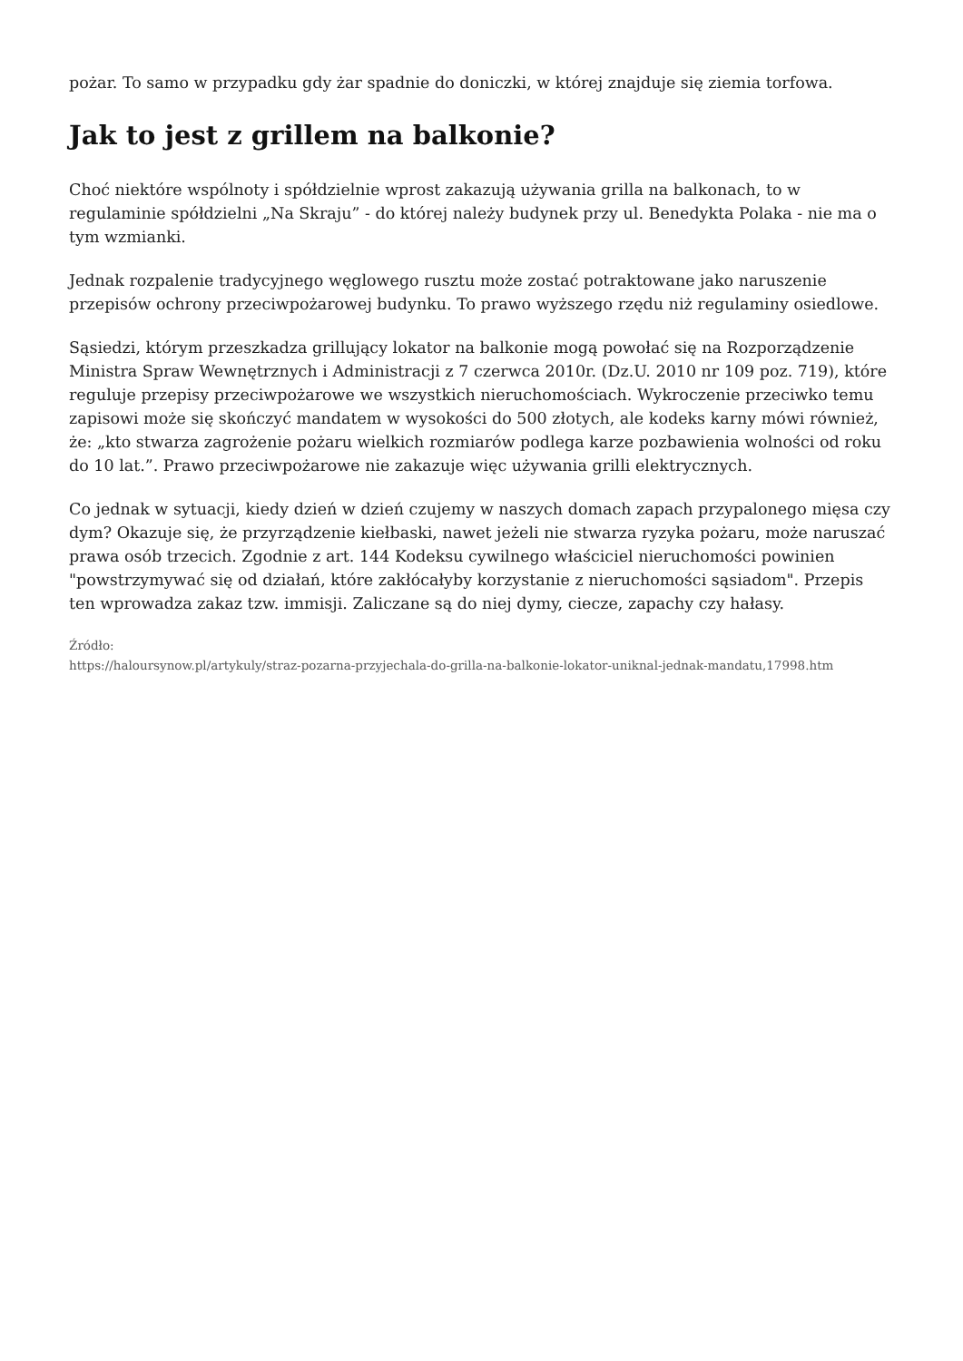pożar. To samo w przypadku gdy żar spadnie do doniczki, w której znajduje się ziemia torfowa.
Jak to jest z grillem na balkonie?
Choć niektóre wspólnoty i spółdzielnie wprost zakazują używania grilla na balkonach, to w regulaminie spółdzielni „Na Skraju” - do której należy budynek przy ul. Benedykta Polaka - nie ma o tym wzmianki.
Jednak rozpalenie tradycyjnego węglowego rusztu może zostać potraktowane jako naruszenie przepisów ochrony przeciwpożarowej budynku. To prawo wyższego rzędu niż regulaminy osiedlowe.
Sąsiedzi, którym przeszkadza grillujący lokator na balkonie mogą powołać się na Rozporządzenie Ministra Spraw Wewnętrznych i Administracji z 7 czerwca 2010r. (Dz.U. 2010 nr 109 poz. 719), które reguluje przepisy przeciwpożarowe we wszystkich nieruchomościach. Wykroczenie przeciwko temu zapisowi może się skończyć mandatem w wysokości do 500 złotych, ale kodeks karny mówi również, że: „kto stwarza zagrożenie pożaru wielkich rozmiarów podlega karze pozbawienia wolności od roku do 10 lat.”. Prawo przeciwpożarowe nie zakazuje więc używania grilli elektrycznych.
Co jednak w sytuacji, kiedy dzień w dzień czujemy w naszych domach zapach przypalonego mięsa czy dym? Okazuje się, że przyrządzenie kiełbaski, nawet jeżeli nie stwarza ryzyka pożaru, może naruszać prawa osób trzecich. Zgodnie z art. 144 Kodeksu cywilnego właściciel nieruchomości powinien "powstrzymywać się od działań, które zakłócałyby korzystanie z nieruchomości sąsiadom". Przepis ten wprowadza zakaz tzw. immisji. Zaliczane są do niej dymy, ciecze, zapachy czy hałasy.
Źródło:
https://haloursynow.pl/artykuly/straz-pozarna-przyjechala-do-grilla-na-balkonie-lokator-uniknal-jednak-mandatu,17998.htm